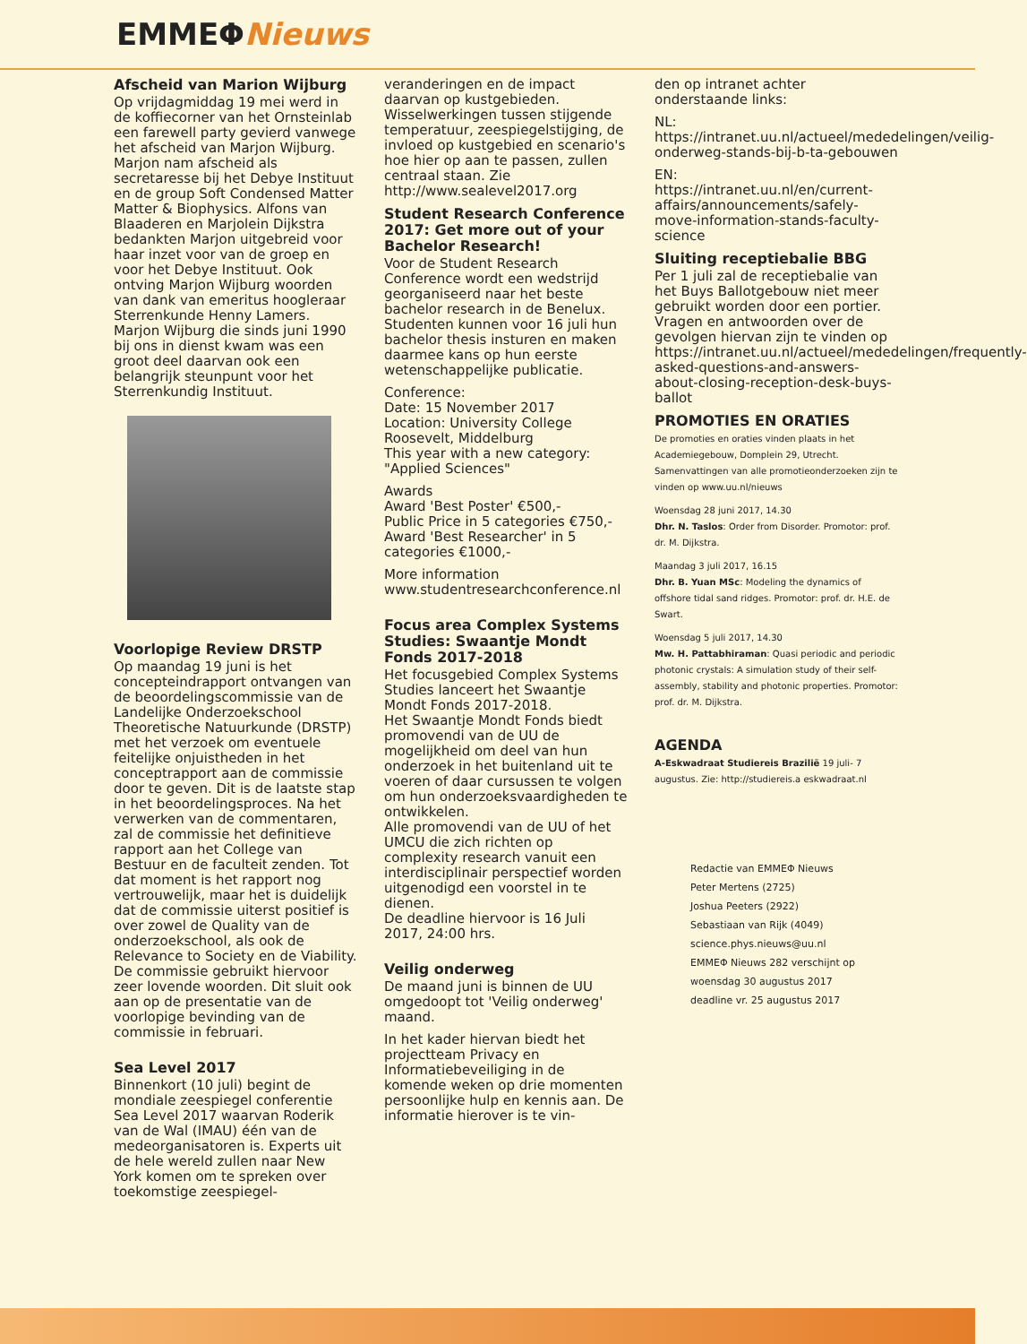EMMEΦNieuws
Afscheid van Marion Wijburg
Op vrijdagmiddag 19 mei werd in de koffiecorner van het Ornsteinlab een farewell party gevierd vanwege het afscheid van Marjon Wijburg. Marjon nam afscheid als secretaresse bij het Debye Instituut en de group Soft Condensed Matter Matter & Biophysics. Alfons van Blaaderen en Marjolein Dijkstra bedankten Marjon uitgebreid voor haar inzet voor van de groep en voor het Debye Instituut. Ook ontving Marjon Wijburg woorden van dank van emeritus hoogleraar Sterrenkunde Henny Lamers. Marjon Wijburg die sinds juni 1990 bij ons in dienst kwam was een groot deel daarvan ook een belangrijk steunpunt voor het Sterrenkundig Instituut.
Voorlopige Review DRSTP
Op maandag 19 juni is het concepteindrapport ontvangen van de beoordelingscommissie van de Landelijke Onderzoekschool Theoretische Natuurkunde (DRSTP) met het verzoek om eventuele feitelijke onjuistheden in het conceptrapport aan de commissie door te geven. Dit is de laatste stap in het beoordelingsproces. Na het verwerken van de commentaren, zal de commissie het definitieve rapport aan het College van Bestuur en de faculteit zenden. Tot dat moment is het rapport nog vertrouwelijk, maar het is duidelijk dat de commissie uiterst positief is over zowel de Quality van de onderzoekschool, als ook de Relevance to Society en de Viability. De commissie gebruikt hiervoor zeer lovende woorden. Dit sluit ook aan op de presentatie van de voorlopige bevinding van de commissie in februari.
Sea Level 2017
Binnenkort (10 juli) begint de mondiale zeespiegel conferentie Sea Level 2017 waarvan Roderik van de Wal (IMAU) één van de medeorganisatoren is. Experts uit de hele wereld zullen naar New York komen om te spreken over toekomstige zeespiegel-
veranderingen en de impact daarvan op kustgebieden. Wisselwerkingen tussen stijgende temperatuur, zeespiegelstijging, de invloed op kustgebied en scenario's hoe hier op aan te passen, zullen centraal staan. Zie http://www.sealevel2017.org
Student Research Conference 2017: Get more out of your Bachelor Research!
Voor de Student Research Conference wordt een wedstrijd georganiseerd naar het beste bachelor research in de Benelux. Studenten kunnen voor 16 juli hun bachelor thesis insturen en maken daarmee kans op hun eerste wetenschappelijke publicatie.
Conference:
Date: 15 November 2017
Location: University College Roosevelt, Middelburg
This year with a new category: "Applied Sciences"
Awards
Award 'Best Poster' €500,-
Public Price in 5 categories €750,-
Award 'Best Researcher' in 5 categories €1000,-
More information www.studentresearchconference.nl
Focus area Complex Systems Studies: Swaantje Mondt Fonds 2017-2018
Het focusgebied Complex Systems Studies lanceert het Swaantje Mondt Fonds 2017-2018.
Het Swaantje Mondt Fonds biedt promovendi van de UU de mogelijkheid om deel van hun onderzoek in het buitenland uit te voeren of daar cursussen te volgen om hun onderzoeksvaardigheden te ontwikkelen.
Alle promovendi van de UU of het UMCU die zich richten op complexity research vanuit een interdisciplinair perspectief worden uitgenodigd een voorstel in te dienen.
De deadline hiervoor is 16 Juli 2017, 24:00 hrs.
Veilig onderweg
De maand juni is binnen de UU omgedoopt tot 'Veilig onderweg' maand.
In het kader hiervan biedt het projectteam Privacy en Informatiebeveiliging in de komende weken op drie momenten persoonlijke hulp en kennis aan. De informatie hierover is te vin-
den op intranet achter onderstaande links:
NL: https://intranet.uu.nl/actueel/mededelingen/veilig-onderweg-stands-bij-b-ta-gebouwen
EN: https://intranet.uu.nl/en/current-affairs/announcements/safely-move-information-stands-faculty-science
Sluiting receptiebalie BBG
Per 1 juli zal de receptiebalie van het Buys Ballotgebouw niet meer gebruikt worden door een portier. Vragen en antwoorden over de gevolgen hiervan zijn te vinden op https://intranet.uu.nl/actueel/mededelingen/frequently-asked-questions-and-answers-about-closing-reception-desk-buys-ballot
PROMOTIES EN ORATIES
De promoties en oraties vinden plaats in het Academiegebouw, Domplein 29, Utrecht. Samenvattingen van alle promotieonderzoeken zijn te vinden op www.uu.nl/nieuws
Woensdag 28 juni 2017, 14.30
Dhr. N. Taslos: Order from Disorder. Promotor: prof. dr. M. Dijkstra.
Maandag 3 juli 2017, 16.15
Dhr. B. Yuan MSc: Modeling the dynamics of offshore tidal sand ridges. Promotor: prof. dr. H.E. de Swart.
Woensdag 5 juli 2017, 14.30
Mw. H. Pattabhiraman: Quasi periodic and periodic photonic crystals: A simulation study of their self-assembly, stability and photonic properties. Promotor: prof. dr. M. Dijkstra.
AGENDA
A-Eskwadraat Studiereis Brazilië 19 juli- 7 augustus. Zie: http://studiereis.a eskwadraat.nl
Redactie van EMMEΦ Nieuws
Peter Mertens (2725)
Joshua Peeters (2922)
Sebastiaan van Rijk (4049)
science.phys.nieuws@uu.nl
EMMEΦ Nieuws 282 verschijnt op woensdag 30 augustus 2017
deadline vr. 25 augustus 2017